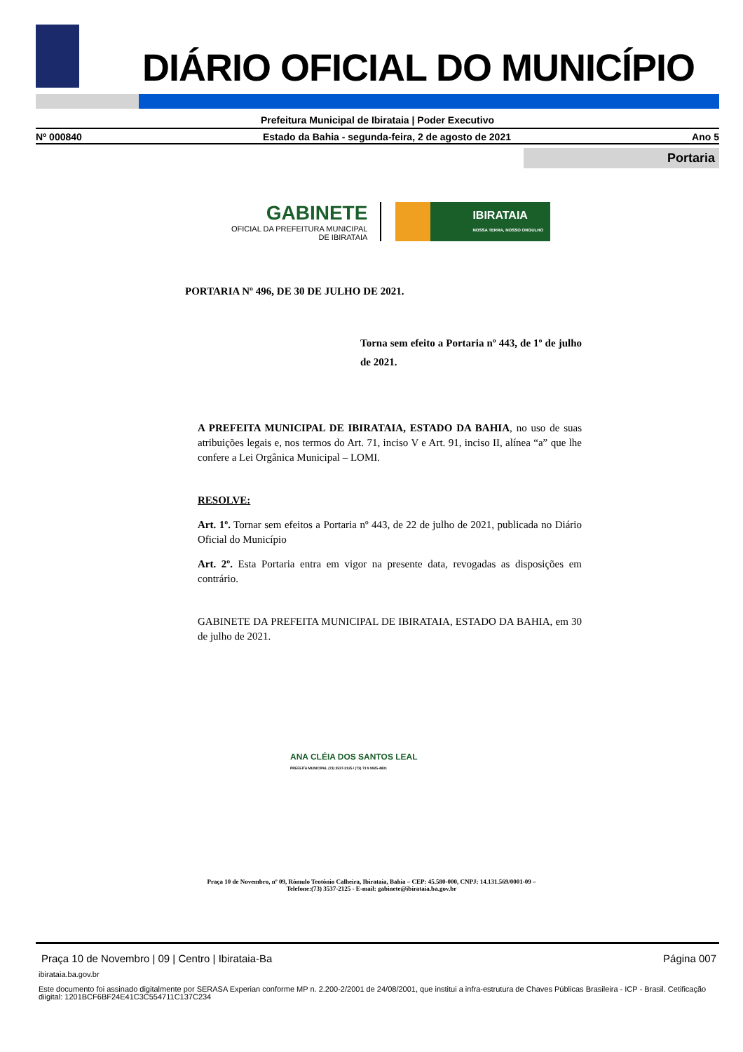DIÁRIO OFICIAL DO MUNICÍPIO
Prefeitura Municipal de Ibirataia | Poder Executivo
Nº 000840 Estado da Bahia - segunda-feira, 2 de agosto de 2021 Ano 5
Portaria
GABINETE
OFICIAL DA PREFEITURA MUNICIPAL
DE IBIRATAIA
IBIRATAIA
NOSSA TERRA, NOSSO ORGULHO
PORTARIA Nº 496, DE 30 DE JULHO DE 2021.
Torna sem efeito a Portaria nº 443, de 1º de julho de 2021.
A PREFEITA MUNICIPAL DE IBIRATAIA, ESTADO DA BAHIA, no uso de suas atribuições legais e, nos termos do Art. 71, inciso V e Art. 91, inciso II, alínea “a” que lhe confere a Lei Orgânica Municipal – LOMI.
RESOLVE:
Art. 1º. Tornar sem efeitos a Portaria nº 443, de 22 de julho de 2021, publicada no Diário Oficial do Município
Art. 2º. Esta Portaria entra em vigor na presente data, revogadas as disposições em contrário.
GABINETE DA PREFEITA MUNICIPAL DE IBIRATAIA, ESTADO DA BAHIA, em 30 de julho de 2021.
ANA CLÉIA DOS SANTOS LEAL
PREFEITA MUNICIPAL (73) 3537-2125 / (73) 73 9 9925-4831
Praça 10 de Novembro, nº 09, Rômulo Teotônio Calheira, Ibirataia, Bahia – CEP: 45.580-000, CNPJ: 14.131.569/0001-09 –
Telefone:(73) 3537-2125 - E-mail: gabinete@ibirataia.ba.gov.br
Praça 10 de Novembro | 09 | Centro | Ibirataia-Ba Página 007
ibirataia.ba.gov.br
Este documento foi assinado digitalmente por SERASA Experian conforme MP n. 2.200-2/2001 de 24/08/2001, que institui a infra-estrutura de Chaves Públicas Brasileira - ICP - Brasil. Cetificação diigital: 1201BCF6BF24E41C3C554711C137C234